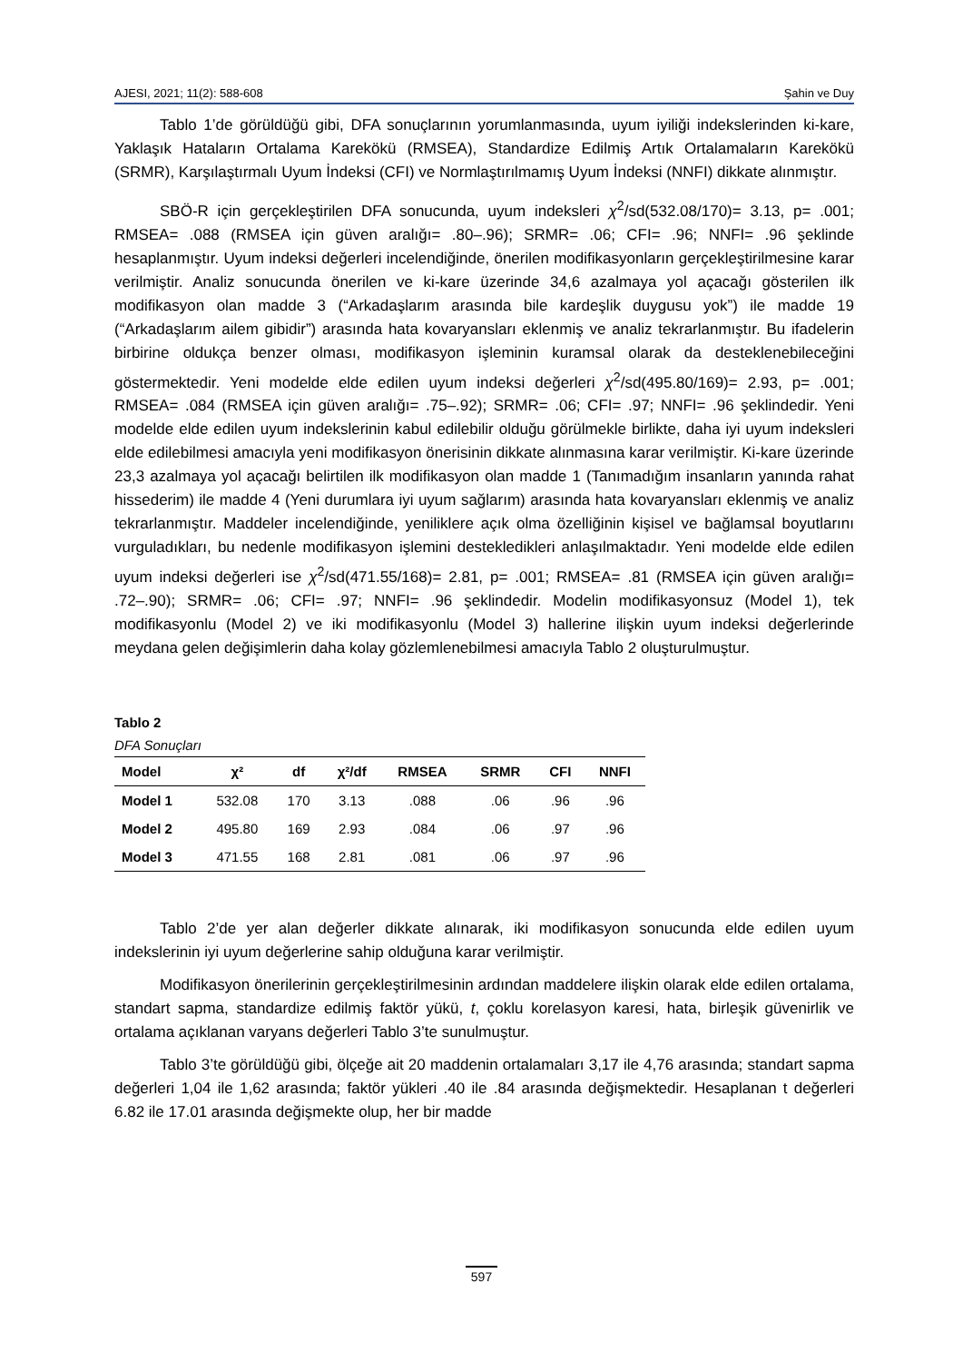AJESI, 2021; 11(2): 588-608 Şahin ve Duy
Tablo 1’de görüldüğü gibi, DFA sonuçlarının yorumlanmasında, uyum iyiliği indekslerinden ki-kare, Yaklaşık Hataların Ortalama Karekökü (RMSEA), Standardize Edilmiş Artık Ortalamaların Karekökü (SRMR), Karşılaştırmalı Uyum İndeksi (CFI) ve Normlaştırılmamış Uyum İndeksi (NNFI) dikkate alınmıştır.
SBÖ-R için gerçekleştirilen DFA sonucunda, uyum indeksleri χ<sup>2</sup>/sd(532.08/170)= 3.13, p= .001; RMSEA= .088 (RMSEA için güven aralığı= .80–.96); SRMR= .06; CFI= .96; NNFI= .96 şeklinde hesaplanmıştır. Uyum indeksi değerleri incelendiğinde, önerilen modifikasyonların gerçekleştirilmesine karar verilmiştir. Analiz sonucunda önerilen ve ki-kare üzerinde 34,6 azalmaya yol açacağı gösterilen ilk modifikasyon olan madde 3 (“Arkadaşlarım arasında bile kardeşlik duygusu yok”) ile madde 19 (“Arkadaşlarım ailem gibidir”) arasında hata kovaryansları eklenmiş ve analiz tekrarlanmıştır. Bu ifadelerin birbirine oldukça benzer olması, modifikasyon işleminin kuramsal olarak da desteklenebileceğini göstermektedir. Yeni modelde elde edilen uyum indeksi değerleri χ<sup>2</sup>/sd(495.80/169)= 2.93, p= .001; RMSEA= .084 (RMSEA için güven aralığı= .75–.92); SRMR= .06; CFI= .97; NNFI= .96 şeklindedir. Yeni modelde elde edilen uyum indekslerinin kabul edilebilir olduğu görülmekle birlikte, daha iyi uyum indeksleri elde edilebilmesi amacıyla yeni modifikasyon önerisinin dikkate alınmasına karar verilmiştir. Ki-kare üzerinde 23,3 azalmaya yol açacağı belirtilen ilk modifikasyon olan madde 1 (Tanımadığım insanların yanında rahat hissederim) ile madde 4 (Yeni durumlara iyi uyum sağlarım) arasında hata kovaryansları eklenmiş ve analiz tekrarlanmıştır. Maddeler incelendiğinde, yeniliklere açık olma özelliğinin kişisel ve bağlamsal boyutlarını vurguladıkları, bu nedenle modifikasyon işlemini destekledikleri anlaşılmaktadır. Yeni modelde elde edilen uyum indeksi değerleri ise χ<sup>2</sup>/sd(471.55/168)= 2.81, p= .001; RMSEA= .81 (RMSEA için güven aralığı= .72–.90); SRMR= .06; CFI= .97; NNFI= .96 şeklindedir. Modelin modifikasyonsuz (Model 1), tek modifikasyonlu (Model 2) ve iki modifikasyonlu (Model 3) hallerine ilişkin uyum indeksi değerlerinde meydana gelen değişimlerin daha kolay gözlemlenebilmesi amacıyla Tablo 2 oluşturulmuştur.
Tablo 2
DFA Sonuçları
| Model | χ² | df | χ²/df | RMSEA | SRMR | CFI | NNFI |
| --- | --- | --- | --- | --- | --- | --- | --- |
| Model 1 | 532.08 | 170 | 3.13 | .088 | .06 | .96 | .96 |
| Model 2 | 495.80 | 169 | 2.93 | .084 | .06 | .97 | .96 |
| Model 3 | 471.55 | 168 | 2.81 | .081 | .06 | .97 | .96 |
Tablo 2’de yer alan değerler dikkate alınarak, iki modifikasyon sonucunda elde edilen uyum indekslerinin iyi uyum değerlerine sahip olduğuna karar verilmiştir.
Modifikasyon önerilerinin gerçekleştirilmesinin ardından maddelere ilişkin olarak elde edilen ortalama, standart sapma, standardize edilmiş faktör yükü, t, çoklu korelasyon karesi, hata, birleşik güvenirlik ve ortalama açıklanan varyans değerleri Tablo 3’te sunulmuştur.
Tablo 3’te görüldüğü gibi, ölçeğe ait 20 maddenin ortalamaları 3,17 ile 4,76 arasında; standart sapma değerleri 1,04 ile 1,62 arasında; faktör yükleri .40 ile .84 arasında değişmektedir. Hesaplanan t değerleri 6.82 ile 17.01 arasında değişmekte olup, her bir madde
597